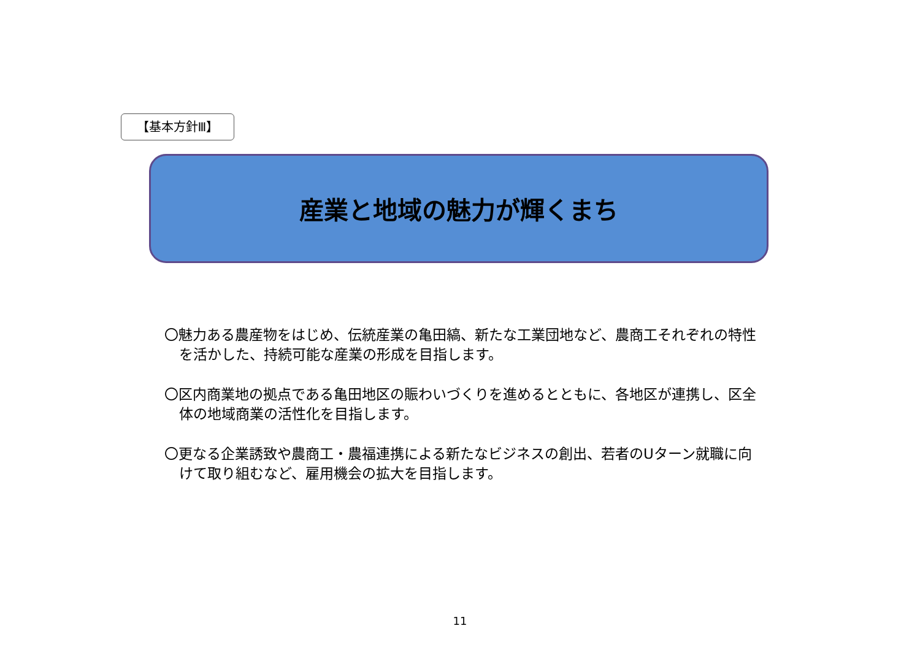【基本方針Ⅲ】
産業と地域の魅力が輝くまち
〇魅力ある農産物をはじめ、伝統産業の亀田縞、新たな工業団地など、農商工それぞれの特性を活かした、持続可能な産業の形成を目指します。
〇区内商業地の拠点である亀田地区の賑わいづくりを進めるとともに、各地区が連携し、区全体の地域商業の活性化を目指します。
〇更なる企業誘致や農商工・農福連携による新たなビジネスの創出、若者のUターン就職に向けて取り組むなど、雇用機会の拡大を目指します。
11